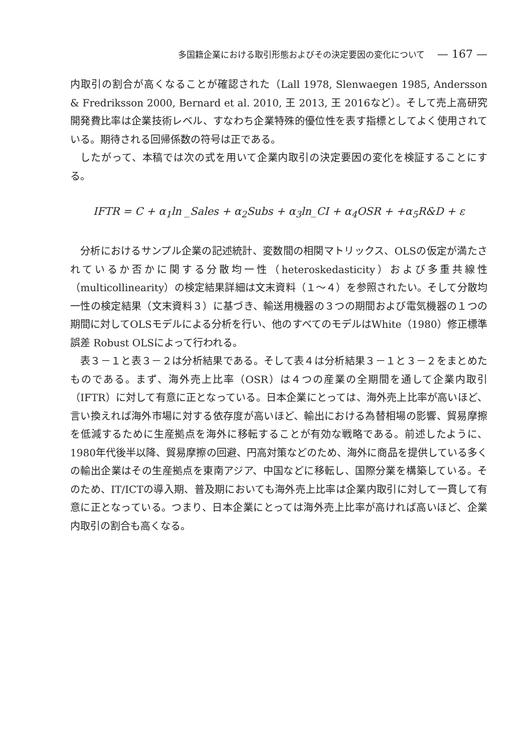多国籍企業における取引形態およびその決定要因の変化について — 167 —
内取引の割合が高くなることが確認された（Lall 1978, Slenwaegen 1985, Andersson & Fredriksson 2000, Bernard et al. 2010, 王 2013, 王 2016など）。そして売上高研究開発費比率は企業技術レベル、すなわち企業特殊的優位性を表す指標としてよく使用されている。期待される回帰係数の符号は正である。
したがって、本稿では次の式を用いて企業内取引の決定要因の変化を検証することにする。
IFTR = C + α<sub>1</sub>ln _Sales + α<sub>2</sub>Subs + α<sub>3</sub>ln_CI + α<sub>4</sub>OSR + +α<sub>5</sub>R&D + ε
分析におけるサンプル企業の記述統計、変数間の相関マトリックス、OLSの仮定が満たされているか否かに関する分散均一性（heteroskedasticity）および多重共線性（multicollinearity）の検定結果詳細は文末資料（１～４）を参照されたい。そして分散均一性の検定結果（文末資料３）に基づき、輸送用機器の３つの期間および電気機器の１つの期間に対してOLSモデルによる分析を行い、他のすべてのモデルはWhite（1980）修正標準誤差 Robust OLSによって行われる。
表３－１と表３－２は分析結果である。そして表４は分析結果３－１と３－２をまとめたものである。まず、海外売上比率（OSR）は４つの産業の全期間を通して企業内取引（IFTR）に対して有意に正となっている。日本企業にとっては、海外売上比率が高いほど、言い換えれば海外市場に対する依存度が高いほど、輸出における為替相場の影響、貿易摩擦を低減するために生産拠点を海外に移転することが有効な戦略である。前述したように、1980年代後半以降、貿易摩擦の回避、円高対策などのため、海外に商品を提供している多くの輸出企業はその生産拠点を東南アジア、中国などに移転し、国際分業を構築している。そのため、IT/ICTの導入期、普及期においても海外売上比率は企業内取引に対して一貫して有意に正となっている。つまり、日本企業にとっては海外売上比率が高ければ高いほど、企業内取引の割合も高くなる。